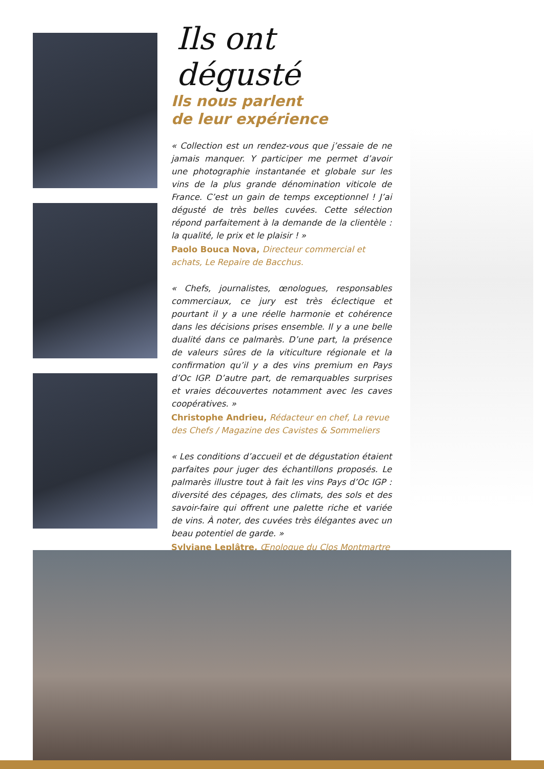Ils ont dégusté
Ils nous parlent
de leur expérience
« Collection est un rendez-vous que j’essaie de ne jamais manquer. Y participer me permet d’avoir une photographie instantanée et globale sur les vins de la plus grande dénomination viticole de France. C’est un gain de temps exceptionnel ! J’ai dégusté de très belles cuvées. Cette sélection répond parfaitement à la demande de la clientèle : la qualité, le prix et le plaisir ! »
Paolo Bouca Nova, Directeur commercial et achats, Le Repaire de Bacchus.
« Chefs, journalistes, œnologues, responsables commerciaux, ce jury est très éclectique et pourtant il y a une réelle harmonie et cohérence dans les décisions prises ensemble. Il y a une belle dualité dans ce palmarès. D’une part, la présence de valeurs sûres de la viticulture régionale et la confirmation qu’il y a des vins premium en Pays d’Oc IGP. D’autre part, de remarquables surprises et vraies découvertes notamment avec les caves coopératives. »
Christophe Andrieu, Rédacteur en chef, La revue des Chefs / Magazine des Cavistes & Sommeliers
« Les conditions d’accueil et de dégustation étaient parfaites pour juger des échantillons proposés. Le palmarès illustre tout à fait les vins Pays d’Oc IGP : diversité des cépages, des climats, des sols et des savoir-faire qui offrent une palette riche et variée de vins. À noter, des cuvées très élégantes avec un beau potentiel de garde. »
Sylviane Leplâtre, Œnologue du Clos Montmartre